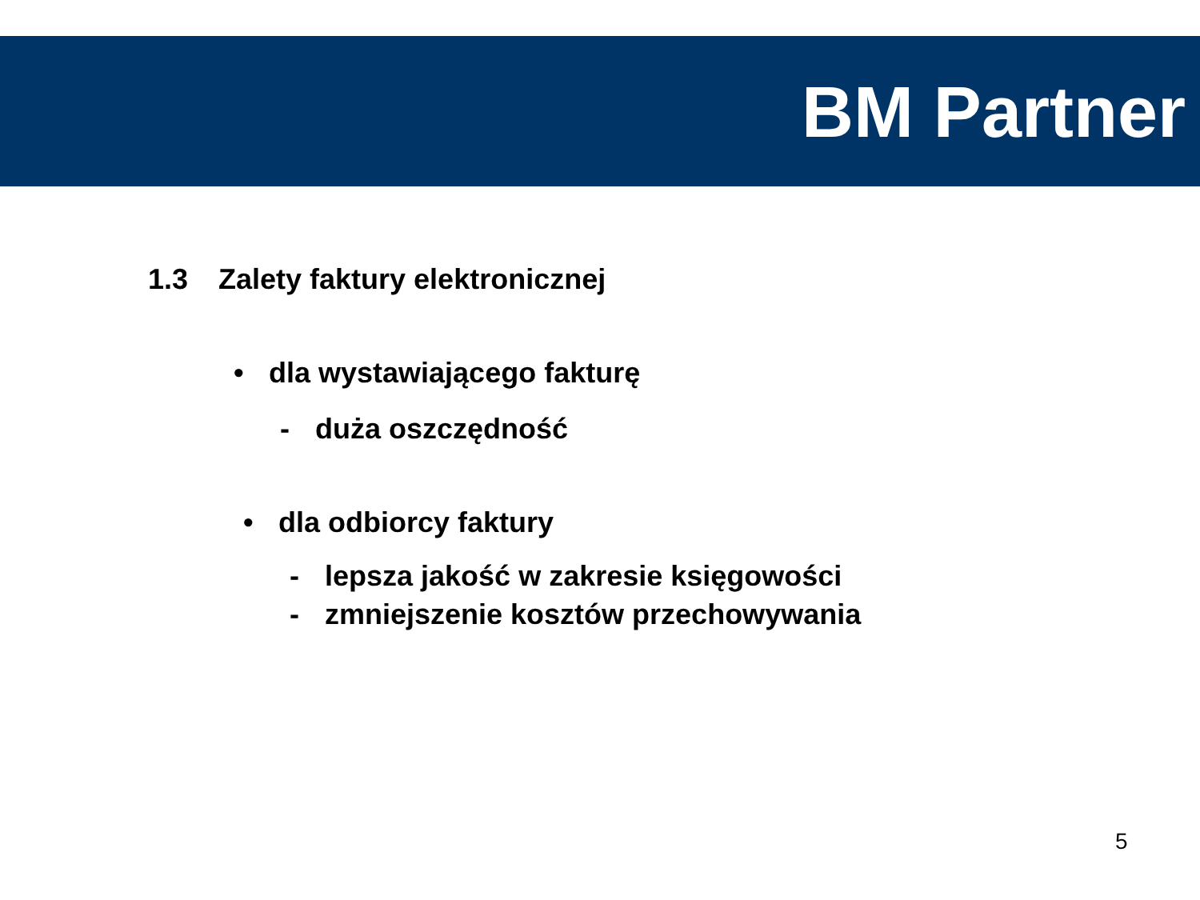BM Partner
1.3 Zalety faktury elektronicznej
• dla wystawiającego fakturę
- duża oszczędność
• dla odbiorcy faktury
- lepsza jakość w zakresie księgowości
- zmniejszenie kosztów przechowywania
5